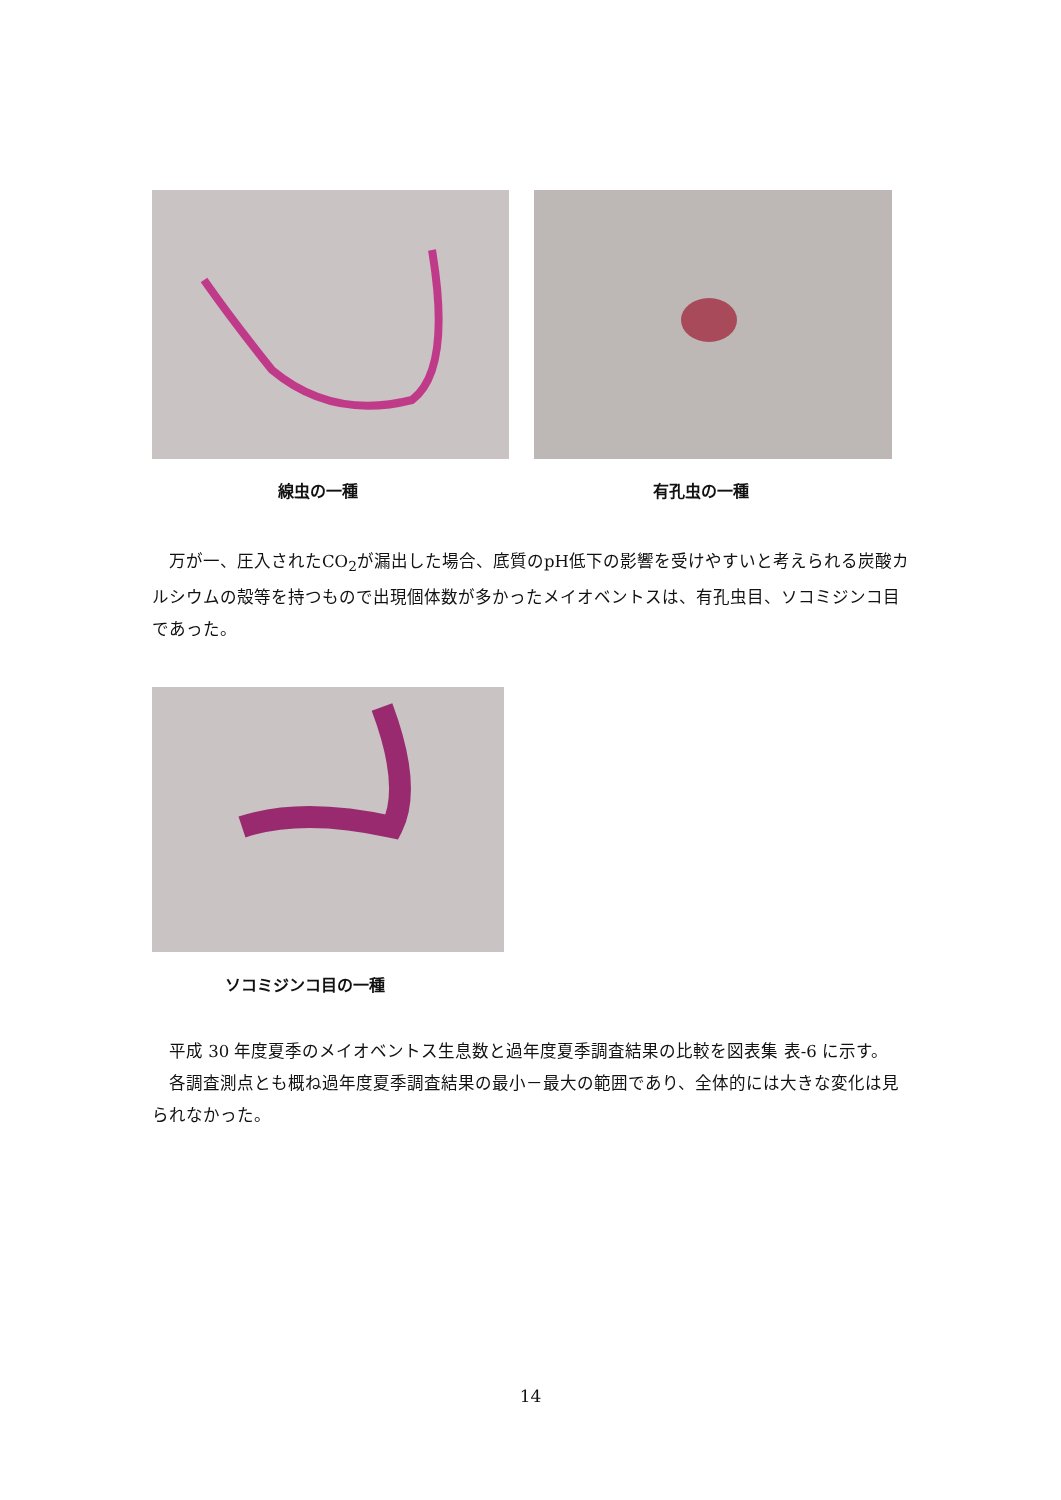線虫の一種 有孔虫の一種
　万が一、圧入されたCO<sub>2</sub>が漏出した場合、底質のpH低下の影響を受けやすいと考えられる炭酸カルシウムの殻等を持つもので出現個体数が多かったメイオベントスは、有孔虫目、ソコミジンコ目であった。
ソコミジンコ目の一種
　平成 30 年度夏季のメイオベントス生息数と過年度夏季調査結果の比較を図表集 表-6 に示す。
　各調査測点とも概ね過年度夏季調査結果の最小－最大の範囲であり、全体的には大きな変化は見られなかった。
14